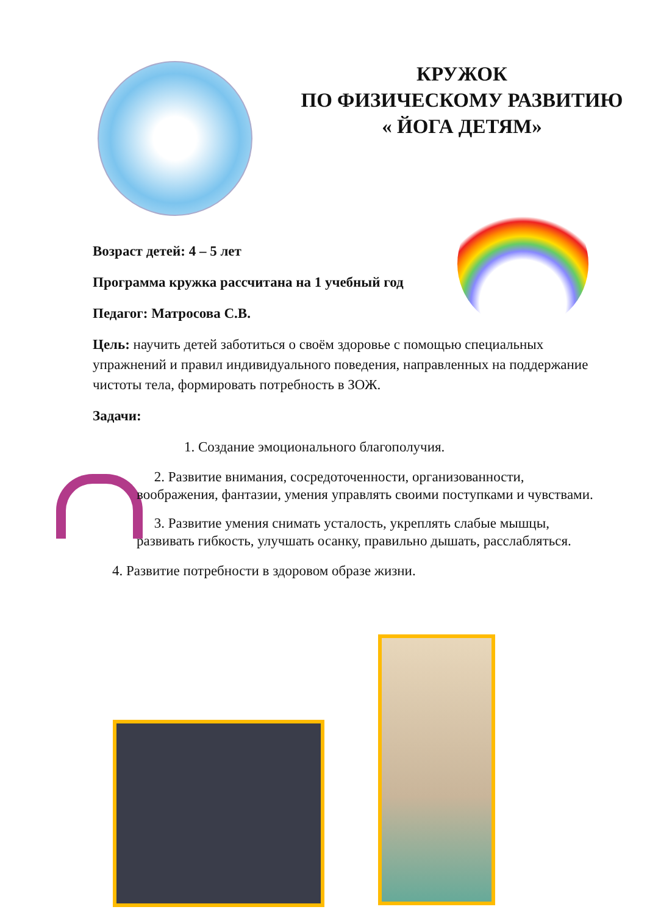КРУЖОК
ПО ФИЗИЧЕСКОМУ РАЗВИТИЮ
« ЙОГА ДЕТЯМ»
Возраст детей: 4 – 5 лет
Программа кружка рассчитана на 1 учебный год
Педагог: Матросова С.В.
Цель: научить детей заботиться о своём здоровье с помощью специальных упражнений и правил индивидуального поведения, направленных на поддержание чистоты тела, формировать потребность в ЗОЖ.
Задачи:
1. Создание эмоционального благополучия.
2. Развитие внимания, сосредоточенности, организованности, воображения, фантазии, умения управлять своими поступками и чувствами.
3. Развитие умения снимать усталость, укреплять слабые мышцы, развивать гибкость, улучшать осанку, правильно дышать, расслабляться.
4. Развитие потребности в здоровом образе жизни.